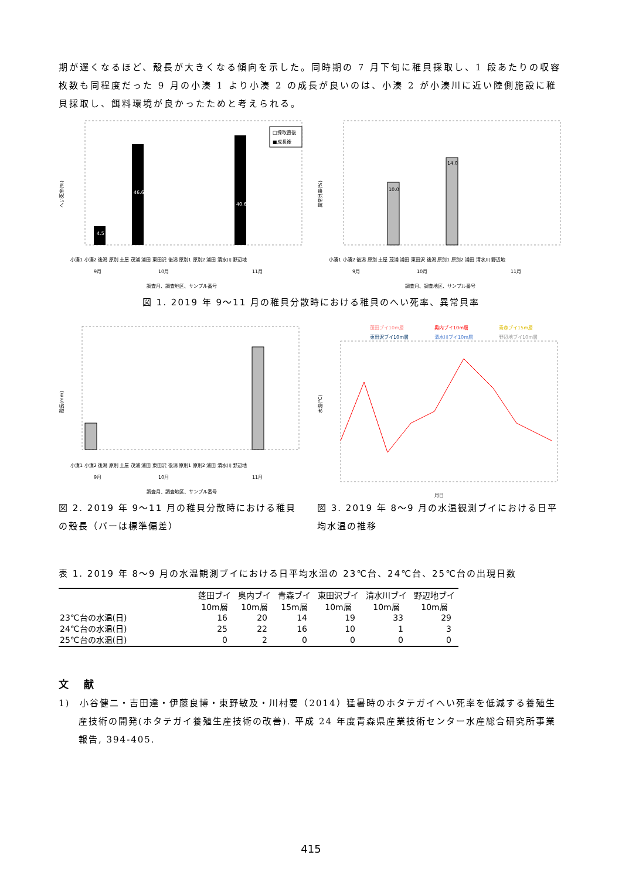期が遅くなるほど、殻長が大きくなる傾向を示した。同時期の 7 月下旬に稚貝採取し、1 段あたりの収容枚数も同程度だった 9 月の小湊 1 より小湊 2 の成長が良いのは、小湊 2 が小湊川に近い陸側施設に稚貝採取し、餌料環境が良かったためと考えられる。
へい死率(%)
□採取直後
■成長後
4.5
46.6
40.6
調査月、調査地区、サンプル番号
小湊1 小湊2 後潟 原別 土屋 茂浦 浦田 東田沢 後潟 原別1 原別2 浦田 清水川 野辺地
9月
10月
11月
異常貝率(%)
10.0
14.0
小湊1 小湊2 後潟 原別 土屋 茂浦 浦田 東田沢 後潟 原別1 原別2 浦田 清水川 野辺地
9月
10月
11月
調査月、調査地区、サンプル番号
図 1. 2019 年 9～11 月の稚貝分散時における稚貝のへい死率、異常貝率
殻長(mm)
小湊1 小湊2 後潟 原別 土屋 茂浦 浦田 東田沢 後潟 原別1 原別2 浦田 清水川 野辺地
9月
10月
11月
調査月、調査地区、サンプル番号
図 2. 2019 年 9～11 月の稚貝分散時における稚貝の殻長（バーは標準偏差）
蓬田ブイ10m層
奥内ブイ10m層
青森ブイ15m層
東田沢ブイ10m層
清水川ブイ10m層
野辺地ブイ10m層
水温(℃)
月日
図 3. 2019 年 8～9 月の水温観測ブイにおける日平均水温の推移
表 1. 2019 年 8～9 月の水温観測ブイにおける日平均水温の 23℃台、24℃台、25℃台の出現日数
| | 蓬田ブイ 10m層 | 奥内ブイ 10m層 | 青森ブイ 15m層 | 東田沢ブイ 10m層 | 清水川ブイ 10m層 | 野辺地ブイ 10m層 |
| --- | --- | --- | --- | --- | --- | --- |
| 23℃台の水温(日) | 16 | 20 | 14 | 19 | 33 | 29 |
| 24℃台の水温(日) | 25 | 22 | 16 | 10 | 1 | 3 |
| 25℃台の水温(日) | 0 | 2 | 0 | 0 | 0 | 0 |
文 献
1)　小谷健二・吉田達・伊藤良博・東野敏及・川村要（2014）猛暑時のホタテガイへい死率を低減する養殖生産技術の開発(ホタテガイ養殖生産技術の改善). 平成 24 年度青森県産業技術センター水産総合研究所事業報告, 394-405.
415